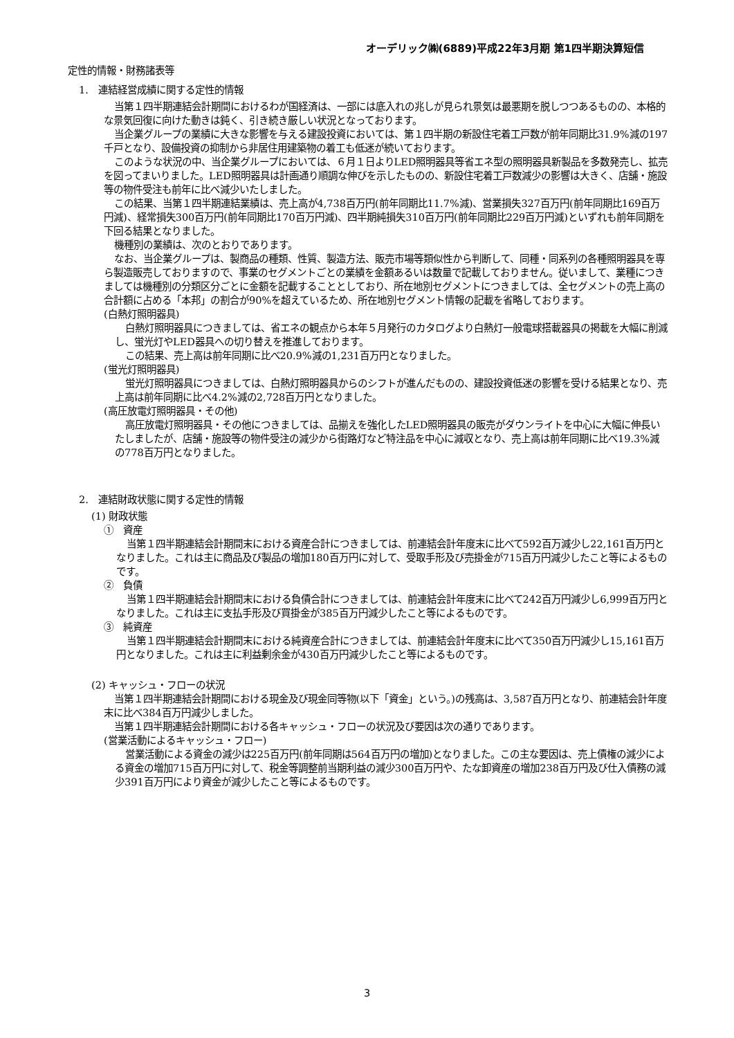オーデリック㈱(6889)平成22年3月期 第1四半期決算短信
定性的情報・財務諸表等
1.　連結経営成績に関する定性的情報
当第１四半期連結会計期間におけるわが国経済は、一部には底入れの兆しが見られ景気は最悪期を脱しつつあるものの、本格的な景気回復に向けた動きは鈍く、引き続き厳しい状況となっております。
当企業グループの業績に大きな影響を与える建設投資においては、第１四半期の新設住宅着工戸数が前年同期比31.9%減の197千戸となり、設備投資の抑制から非居住用建築物の着工も低迷が続いております。
このような状況の中、当企業グループにおいては、６月１日よりLED照明器具等省エネ型の照明器具新製品を多数発売し、拡売を図ってまいりました。LED照明器具は計画通り順調な伸びを示したものの、新設住宅着工戸数減少の影響は大きく、店舗・施設等の物件受注も前年に比べ減少いたしました。
この結果、当第１四半期連結業績は、売上高が4,738百万円(前年同期比11.7%減)、営業損失327百万円(前年同期比169百万円減)、経常損失300百万円(前年同期比170百万円減)、四半期純損失310百万円(前年同期比229百万円減)といずれも前年同期を下回る結果となりました。
機種別の業績は、次のとおりであります。
なお、当企業グループは、製商品の種類、性質、製造方法、販売市場等類似性から判断して、同種・同系列の各種照明器具を専ら製造販売しておりますので、事業のセグメントごとの業績を金額あるいは数量で記載しておりません。従いまして、業種につきましては機種別の分類区分ごとに金額を記載することとしており、所在地別セグメントにつきましては、全セグメントの売上高の合計額に占める「本邦」の割合が90%を超えているため、所在地別セグメント情報の記載を省略しております。
(白熱灯照明器具)
白熱灯照明器具につきましては、省エネの観点から本年５月発行のカタログより白熱灯一般電球搭載器具の掲載を大幅に削減し、蛍光灯やLED器具への切り替えを推進しております。
この結果、売上高は前年同期に比べ20.9%減の1,231百万円となりました。
(蛍光灯照明器具)
蛍光灯照明器具につきましては、白熱灯照明器具からのシフトが進んだものの、建設投資低迷の影響を受ける結果となり、売上高は前年同期に比べ4.2%減の2,728百万円となりました。
(高圧放電灯照明器具・その他)
高圧放電灯照明器具・その他につきましては、品揃えを強化したLED照明器具の販売がダウンライトを中心に大幅に伸長いたしましたが、店舗・施設等の物件受注の減少から街路灯など特注品を中心に減収となり、売上高は前年同期に比べ19.3%減の778百万円となりました。
2.　連結財政状態に関する定性的情報
(1) 財政状態
①　資産
当第１四半期連結会計期間末における資産合計につきましては、前連結会計年度末に比べて592百万減少し22,161百万円となりました。これは主に商品及び製品の増加180百万円に対して、受取手形及び売掛金が715百万円減少したこと等によるものです。
②　負債
当第１四半期連結会計期間末における負債合計につきましては、前連結会計年度末に比べて242百万円減少し6,999百万円となりました。これは主に支払手形及び買掛金が385百万円減少したこと等によるものです。
③　純資産
当第１四半期連結会計期間末における純資産合計につきましては、前連結会計年度末に比べて350百万円減少し15,161百万円となりました。これは主に利益剰余金が430百万円減少したこと等によるものです。
(2) キャッシュ・フローの状況
当第１四半期連結会計期間における現金及び現金同等物(以下「資金」という。)の残高は、3,587百万円となり、前連結会計年度末に比べ384百万円減少しました。
当第１四半期連結会計期間における各キャッシュ・フローの状況及び要因は次の通りであります。
(営業活動によるキャッシュ・フロー)
営業活動による資金の減少は225百万円(前年同期は564百万円の増加)となりました。この主な要因は、売上債権の減少による資金の増加715百万円に対して、税金等調整前当期利益の減少300百万円や、たな卸資産の増加238百万円及び仕入債務の減少391百万円により資金が減少したこと等によるものです。
3